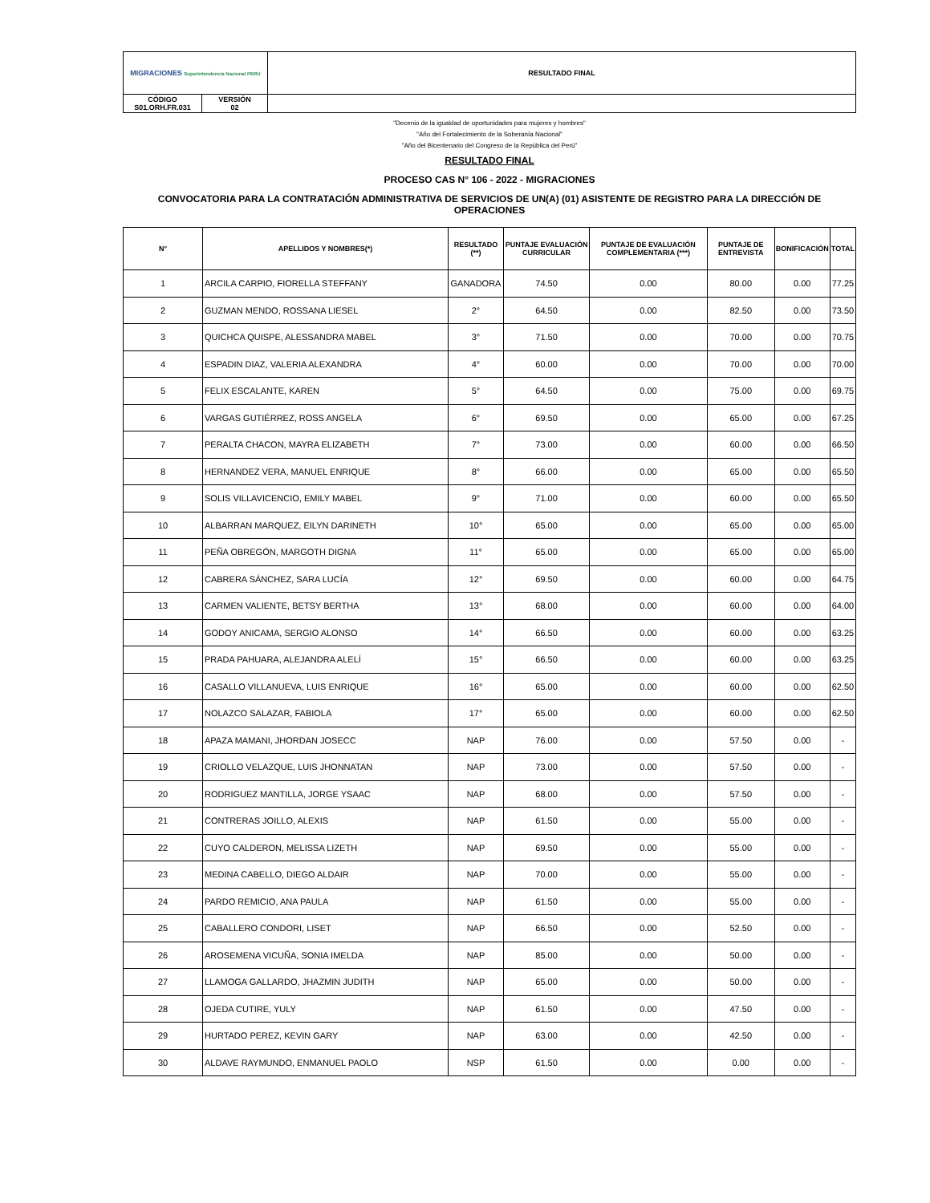| MIGRACIONES Superintendencia Nacional PERÚ | | RESULTADO FINAL |
| CÓDIGO S01.ORH.FR.031 | VERSIÓN 02 | |
"Decenio de la igualdad de oportunidades para mujeres y hombres"
"Año del Fortalecimiento de la Soberanía Nacional"
"Año del Bicentenario del Congreso de la República del Perú"
RESULTADO FINAL
PROCESO CAS N° 106 - 2022 - MIGRACIONES
CONVOCATORIA PARA LA CONTRATACIÓN ADMINISTRATIVA DE SERVICIOS DE UN(A) (01) ASISTENTE DE REGISTRO PARA LA DIRECCIÓN DE OPERACIONES
| N° | APELLIDOS Y NOMBRES(*) | RESULTADO (**) | PUNTAJE EVALUACIÓN CURRICULAR | PUNTAJE DE EVALUACIÓN COMPLEMENTARIA (***) | PUNTAJE DE ENTREVISTA | BONIFICACIÓN | TOTAL |
| --- | --- | --- | --- | --- | --- | --- | --- |
| 1 | ARCILA CARPIO, FIORELLA STEFFANY | GANADORA | 74.50 | 0.00 | 80.00 | 0.00 | 77.25 |
| 2 | GUZMAN MENDO, ROSSANA LIESEL | 2° | 64.50 | 0.00 | 82.50 | 0.00 | 73.50 |
| 3 | QUICHCA QUISPE, ALESSANDRA MABEL | 3° | 71.50 | 0.00 | 70.00 | 0.00 | 70.75 |
| 4 | ESPADIN DIAZ, VALERIA ALEXANDRA | 4° | 60.00 | 0.00 | 70.00 | 0.00 | 70.00 |
| 5 | FELIX ESCALANTE, KAREN | 5° | 64.50 | 0.00 | 75.00 | 0.00 | 69.75 |
| 6 | VARGAS GUTIÉRREZ, ROSS ANGELA | 6° | 69.50 | 0.00 | 65.00 | 0.00 | 67.25 |
| 7 | PERALTA CHACON, MAYRA ELIZABETH | 7° | 73.00 | 0.00 | 60.00 | 0.00 | 66.50 |
| 8 | HERNANDEZ VERA, MANUEL ENRIQUE | 8° | 66.00 | 0.00 | 65.00 | 0.00 | 65.50 |
| 9 | SOLIS VILLAVICENCIO, EMILY MABEL | 9° | 71.00 | 0.00 | 60.00 | 0.00 | 65.50 |
| 10 | ALBARRAN MARQUEZ, EILYN DARINETH | 10° | 65.00 | 0.00 | 65.00 | 0.00 | 65.00 |
| 11 | PEÑA OBREGÓN, MARGOTH DIGNA | 11° | 65.00 | 0.00 | 65.00 | 0.00 | 65.00 |
| 12 | CABRERA SÁNCHEZ, SARA LUCÍA | 12° | 69.50 | 0.00 | 60.00 | 0.00 | 64.75 |
| 13 | CARMEN VALIENTE, BETSY BERTHA | 13° | 68.00 | 0.00 | 60.00 | 0.00 | 64.00 |
| 14 | GODOY ANICAMA, SERGIO ALONSO | 14° | 66.50 | 0.00 | 60.00 | 0.00 | 63.25 |
| 15 | PRADA PAHUARA, ALEJANDRA ALELÍ | 15° | 66.50 | 0.00 | 60.00 | 0.00 | 63.25 |
| 16 | CASALLO VILLANUEVA, LUIS ENRIQUE | 16° | 65.00 | 0.00 | 60.00 | 0.00 | 62.50 |
| 17 | NOLAZCO SALAZAR, FABIOLA | 17° | 65.00 | 0.00 | 60.00 | 0.00 | 62.50 |
| 18 | APAZA MAMANI, JHORDAN JOSECC | NAP | 76.00 | 0.00 | 57.50 | 0.00 | - |
| 19 | CRIOLLO VELAZQUE, LUIS JHONNATAN | NAP | 73.00 | 0.00 | 57.50 | 0.00 | - |
| 20 | RODRIGUEZ MANTILLA, JORGE YSAAC | NAP | 68.00 | 0.00 | 57.50 | 0.00 | - |
| 21 | CONTRERAS JOILLO, ALEXIS | NAP | 61.50 | 0.00 | 55.00 | 0.00 | - |
| 22 | CUYO CALDERON, MELISSA LIZETH | NAP | 69.50 | 0.00 | 55.00 | 0.00 | - |
| 23 | MEDINA CABELLO, DIEGO ALDAIR | NAP | 70.00 | 0.00 | 55.00 | 0.00 | - |
| 24 | PARDO REMICIO, ANA PAULA | NAP | 61.50 | 0.00 | 55.00 | 0.00 | - |
| 25 | CABALLERO CONDORI, LISET | NAP | 66.50 | 0.00 | 52.50 | 0.00 | - |
| 26 | AROSEMENA VICUÑA, SONIA IMELDA | NAP | 85.00 | 0.00 | 50.00 | 0.00 | - |
| 27 | LLAMOGA GALLARDO, JHAZMIN JUDITH | NAP | 65.00 | 0.00 | 50.00 | 0.00 | - |
| 28 | OJEDA CUTIRE, YULY | NAP | 61.50 | 0.00 | 47.50 | 0.00 | - |
| 29 | HURTADO PEREZ, KEVIN GARY | NAP | 63.00 | 0.00 | 42.50 | 0.00 | - |
| 30 | ALDAVE RAYMUNDO, ENMANUEL PAOLO | NSP | 61.50 | 0.00 | 0.00 | 0.00 | - |